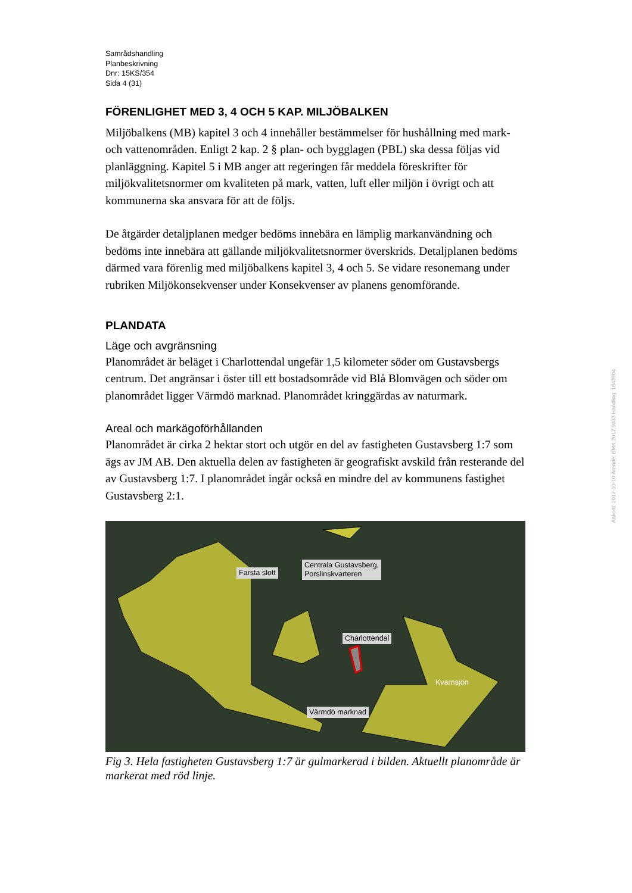Samrådshandling
Planbeskrivning
Dnr: 15KS/354
Sida 4 (31)
FÖRENLIGHET MED 3, 4 OCH 5 KAP. MILJÖBALKEN
Miljöbalkens (MB) kapitel 3 och 4 innehåller bestämmelser för hushållning med mark- och vattenområden. Enligt 2 kap. 2 § plan- och bygglagen (PBL) ska dessa följas vid planläggning. Kapitel 5 i MB anger att regeringen får meddela föreskrifter för miljökvalitetsnormer om kvaliteten på mark, vatten, luft eller miljön i övrigt och att kommunerna ska ansvara för att de följs.
De åtgärder detaljplanen medger bedöms innebära en lämplig markanvändning och bedöms inte innebära att gällande miljökvalitetsnormer överskrids. Detaljplanen bedöms därmed vara förenlig med miljöbalkens kapitel 3, 4 och 5. Se vidare resonemang under rubriken Miljökonsekvenser under Konsekvenser av planens genomförande.
PLANDATA
Läge och avgränsning
Planområdet är beläget i Charlottendal ungefär 1,5 kilometer söder om Gustavsbergs centrum. Det angränsar i öster till ett bostadsområde vid Blå Blomvägen och söder om planområdet ligger Värmdö marknad. Planområdet kringgärdas av naturmark.
Areal och markägoförhållanden
Planområdet är cirka 2 hektar stort och utgör en del av fastigheten Gustavsberg 1:7 som ägs av JM AB. Den aktuella delen av fastigheten är geografiskt avskild från resterande del av Gustavsberg 1:7. I planområdet ingår också en mindre del av kommunens fastighet Gustavsberg 2:1.
Farsta slott
Centrala Gustavsberg,
Porslinskvarteren
Charlottendal
Kvarnsjön
Värmdö marknad
Fig 3. Hela fastigheten Gustavsberg 1:7 är gulmarkerad i bilden. Aktuellt planområde är markerat med röd linje.
Ankom: 2017-10-10 Ärende: BMK.2017.5033 Handling: 1843904